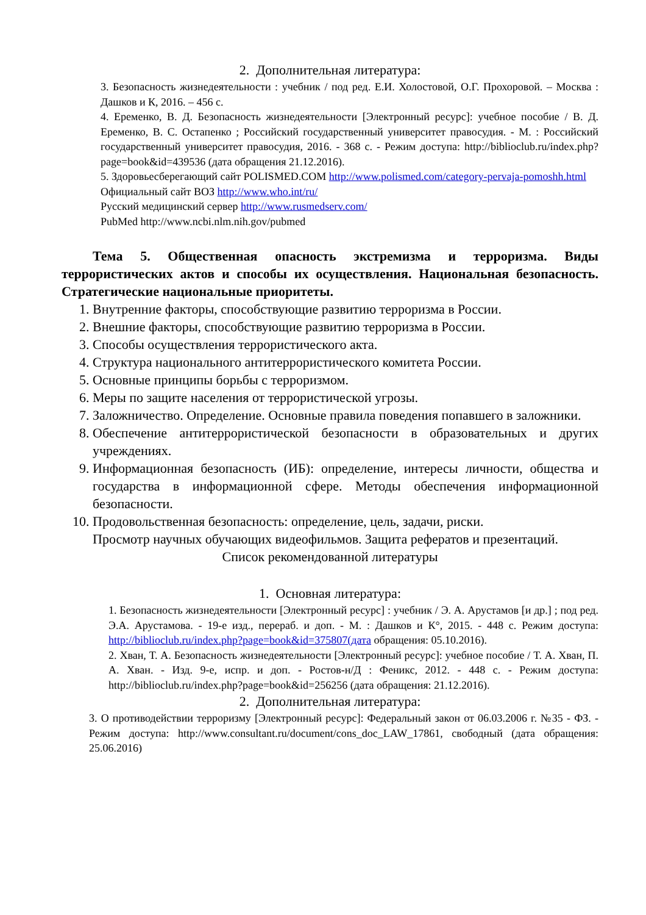2. Дополнительная литература:
3. Безопасность жизнедеятельности : учебник / под ред. Е.И. Холостовой, О.Г. Прохоровой. – Москва : Дашков и К, 2016. – 456 с.
4. Еременко, В. Д. Безопасность жизнедеятельности [Электронный ресурс]: учебное пособие / В. Д. Еременко, В. С. Остапенко ; Российский государственный университет правосудия. - М. : Российский государственный университет правосудия, 2016. - 368 с. - Режим доступа: http://biblioclub.ru/index.php?page=book&id=439536 (дата обращения 21.12.2016).
5. Здоровьесберегающий сайт POLISMED.COM http://www.polismed.com/category-pervaja-pomoshh.html
Официальный сайт ВОЗ http://www.who.int/ru/
Русский медицинский сервер http://www.rusmedserv.com/
PubMed http://www.ncbi.nlm.nih.gov/pubmed
Тема 5. Общественная опасность экстремизма и терроризма. Виды террористических актов и способы их осуществления. Национальная безопасность. Стратегические национальные приоритеты.
1. Внутренние факторы, способствующие развитию терроризма в России.
2. Внешние факторы, способствующие развитию терроризма в России.
3. Способы осуществления террористического акта.
4. Структура национального антитеррористического комитета России.
5. Основные принципы борьбы с терроризмом.
6. Меры по защите населения от террористической угрозы.
7. Заложничество. Определение. Основные правила поведения попавшего в заложники.
8. Обеспечение антитеррористической безопасности в образовательных и других учреждениях.
9. Информационная безопасность (ИБ): определение, интересы личности, общества и государства в информационной сфере. Методы обеспечения информационной безопасности.
10. Продовольственная безопасность: определение, цель, задачи, риски.
Просмотр научных обучающих видеофильмов. Защита рефератов и презентаций.
Список рекомендованной литературы
1. Основная литература:
1. Безопасность жизнедеятельности [Электронный ресурс] : учебник / Э. А. Арустамов [и др.] ; под ред. Э.А. Арустамова. - 19-е изд., перераб. и доп. - М. : Дашков и К°, 2015. - 448 с. Режим доступа: http://biblioclub.ru/index.php?page=book&id=375807(дата обращения: 05.10.2016).
2. Хван, Т. А. Безопасность жизнедеятельности [Электронный ресурс]: учебное пособие / Т. А. Хван, П. А. Хван. - Изд. 9-е, испр. и доп. - Ростов-н/Д : Феникс, 2012. - 448 с. - Режим доступа: http://biblioclub.ru/index.php?page=book&id=256256 (дата обращения: 21.12.2016).
2. Дополнительная литература:
3. О противодействии терроризму [Электронный ресурс]: Федеральный закон от 06.03.2006 г. №35 - ФЗ. - Режим доступа: http://www.consultant.ru/document/cons_doc_LAW_17861, свободный (дата обращения: 25.06.2016)